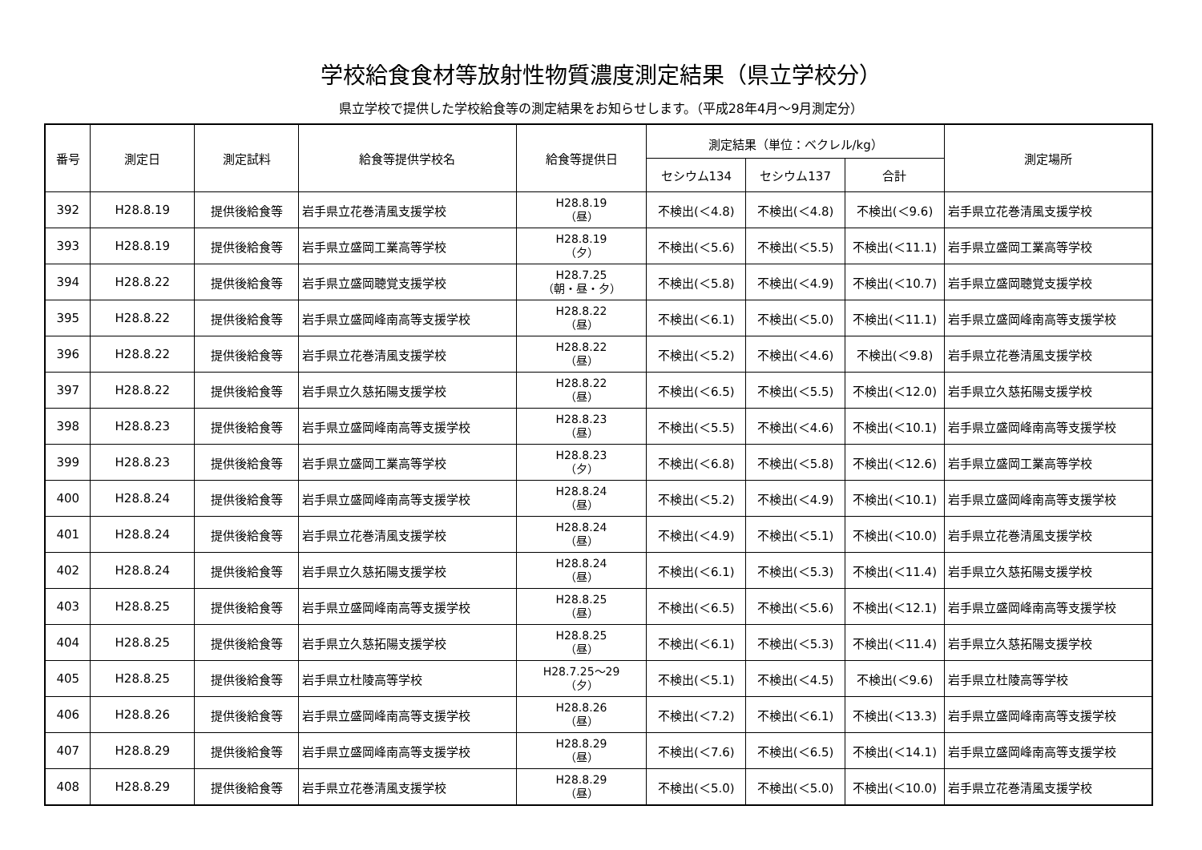学校給食食材等放射性物質濃度測定結果（県立学校分）
県立学校で提供した学校給食等の測定結果をお知らせします。（平成28年4月～9月測定分）
| 番号 | 測定日 | 測定試料 | 給食等提供学校名 | 給食等提供日 | 測定結果（単位：ベクレル/kg） | | | 測定場所 |
| --- | --- | --- | --- | --- | --- | --- | --- | --- |
| | | | | | セシウム134 | セシウム137 | 合計 | |
| 392 | H28.8.19 | 提供後給食等 | 岩手県立花巻清風支援学校 | H28.8.19 （昼） | 不検出(＜4.8) | 不検出(＜4.8) | 不検出(＜9.6) | 岩手県立花巻清風支援学校 |
| 393 | H28.8.19 | 提供後給食等 | 岩手県立盛岡工業高等学校 | H28.8.19 （夕） | 不検出(＜5.6) | 不検出(＜5.5) | 不検出(＜11.1) | 岩手県立盛岡工業高等学校 |
| 394 | H28.8.22 | 提供後給食等 | 岩手県立盛岡聴覚支援学校 | H28.7.25 （朝・昼・夕） | 不検出(＜5.8) | 不検出(＜4.9) | 不検出(＜10.7) | 岩手県立盛岡聴覚支援学校 |
| 395 | H28.8.22 | 提供後給食等 | 岩手県立盛岡峰南高等支援学校 | H28.8.22 （昼） | 不検出(＜6.1) | 不検出(＜5.0) | 不検出(＜11.1) | 岩手県立盛岡峰南高等支援学校 |
| 396 | H28.8.22 | 提供後給食等 | 岩手県立花巻清風支援学校 | H28.8.22 （昼） | 不検出(＜5.2) | 不検出(＜4.6) | 不検出(＜9.8) | 岩手県立花巻清風支援学校 |
| 397 | H28.8.22 | 提供後給食等 | 岩手県立久慈拓陽支援学校 | H28.8.22 （昼） | 不検出(＜6.5) | 不検出(＜5.5) | 不検出(＜12.0) | 岩手県立久慈拓陽支援学校 |
| 398 | H28.8.23 | 提供後給食等 | 岩手県立盛岡峰南高等支援学校 | H28.8.23 （昼） | 不検出(＜5.5) | 不検出(＜4.6) | 不検出(＜10.1) | 岩手県立盛岡峰南高等支援学校 |
| 399 | H28.8.23 | 提供後給食等 | 岩手県立盛岡工業高等学校 | H28.8.23 （夕） | 不検出(＜6.8) | 不検出(＜5.8) | 不検出(＜12.6) | 岩手県立盛岡工業高等学校 |
| 400 | H28.8.24 | 提供後給食等 | 岩手県立盛岡峰南高等支援学校 | H28.8.24 （昼） | 不検出(＜5.2) | 不検出(＜4.9) | 不検出(＜10.1) | 岩手県立盛岡峰南高等支援学校 |
| 401 | H28.8.24 | 提供後給食等 | 岩手県立花巻清風支援学校 | H28.8.24 （昼） | 不検出(＜4.9) | 不検出(＜5.1) | 不検出(＜10.0) | 岩手県立花巻清風支援学校 |
| 402 | H28.8.24 | 提供後給食等 | 岩手県立久慈拓陽支援学校 | H28.8.24 （昼） | 不検出(＜6.1) | 不検出(＜5.3) | 不検出(＜11.4) | 岩手県立久慈拓陽支援学校 |
| 403 | H28.8.25 | 提供後給食等 | 岩手県立盛岡峰南高等支援学校 | H28.8.25 （昼） | 不検出(＜6.5) | 不検出(＜5.6) | 不検出(＜12.1) | 岩手県立盛岡峰南高等支援学校 |
| 404 | H28.8.25 | 提供後給食等 | 岩手県立久慈拓陽支援学校 | H28.8.25 （昼） | 不検出(＜6.1) | 不検出(＜5.3) | 不検出(＜11.4) | 岩手県立久慈拓陽支援学校 |
| 405 | H28.8.25 | 提供後給食等 | 岩手県立杜陵高等学校 | H28.7.25～29 （夕） | 不検出(＜5.1) | 不検出(＜4.5) | 不検出(＜9.6) | 岩手県立杜陵高等学校 |
| 406 | H28.8.26 | 提供後給食等 | 岩手県立盛岡峰南高等支援学校 | H28.8.26 （昼） | 不検出(＜7.2) | 不検出(＜6.1) | 不検出(＜13.3) | 岩手県立盛岡峰南高等支援学校 |
| 407 | H28.8.29 | 提供後給食等 | 岩手県立盛岡峰南高等支援学校 | H28.8.29 （昼） | 不検出(＜7.6) | 不検出(＜6.5) | 不検出(＜14.1) | 岩手県立盛岡峰南高等支援学校 |
| 408 | H28.8.29 | 提供後給食等 | 岩手県立花巻清風支援学校 | H28.8.29 （昼） | 不検出(＜5.0) | 不検出(＜5.0) | 不検出(＜10.0) | 岩手県立花巻清風支援学校 |